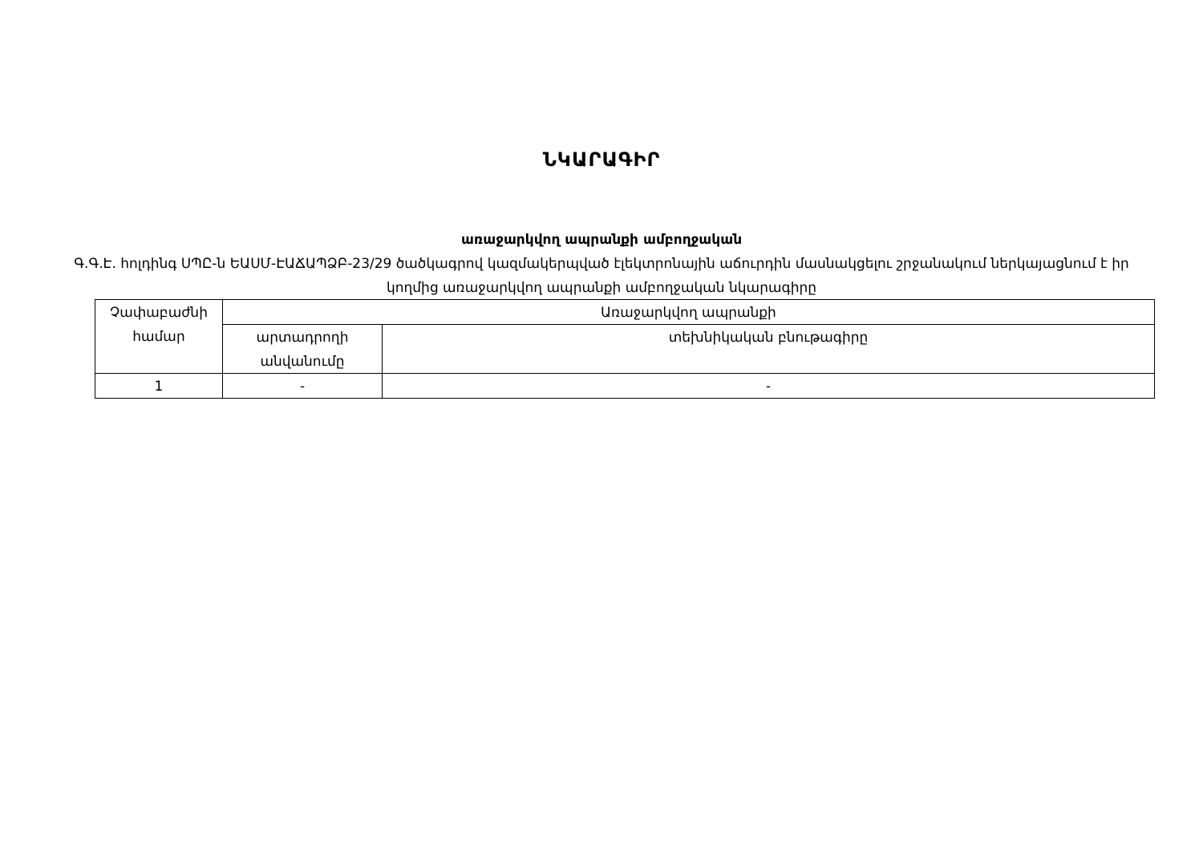ՆԿԱՐԱԳԻՐ
առաջարկվող ապրանքի ամբողջական
Գ.Գ.Է. հոլդինգ ՍՊԸ-ն ԵԱՍՄ-ԷԱՃԱՊՁԲ-23/29 ծածկագրով կազմակերպված էլեկտրոնային աճուրդին մասնակցելու շրջանակում ներկայացնում է իր կողմից առաջարկվող ապրանքի ամբողջական նկարագիրը
| Չափաբաժնի համար | Առաջարկվող ապրանքի | |
| | արտադրողի անվանումը | տեխնիկական բնութագիրը |
| 1 | - | - |